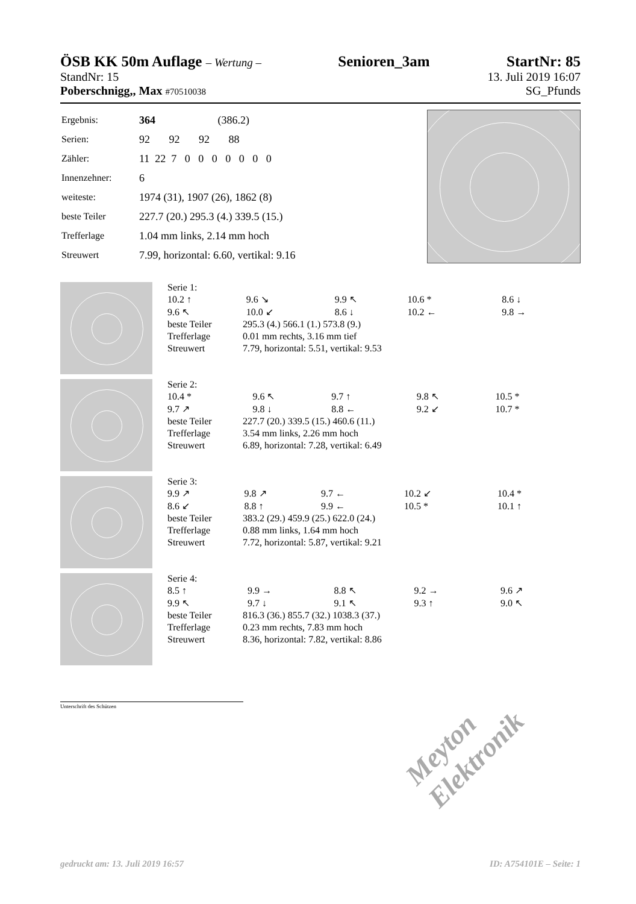ÖSB KK 50m Auflage – Wertung –
Senioren_3am StartNr: 85
StandNr: 15 13. Juli 2019 16:07
Poberschnigg,, Max #70510038 SG_Pfunds
| Ergebnis: | 364 (386.2) |
| Serien: | 92 92 92 88 |
| Zähler: | 11 22 7 0 0 0 0 0 0 0 |
| Innenzehner: | 6 |
| weiteste: | 1974 (31), 1907 (26), 1862 (8) |
| beste Teiler | 227.7 (20.) 295.3 (4.) 339.5 (15.) |
| Trefferlage | 1.04 mm links, 2.14 mm hoch |
| Streuwert | 7.99, horizontal: 6.60, vertikal: 9.16 |
Serie 1:
| 10.2 ↑ | 9.6 ↘ | 9.9 ↖ | 10.6 * | 8.6 ↓ |
| 9.6 ↖ | 10.0 ↙ | 8.6 ↓ | 10.2 ← | 9.8 → |
| beste Teiler | 295.3 (4.) 566.1 (1.) 573.8 (9.) |
| Trefferlage | 0.01 mm rechts, 3.16 mm tief |
| Streuwert | 7.79, horizontal: 5.51, vertikal: 9.53 |
Serie 2:
| 10.4 * | 9.6 ↖ | 9.7 ↑ | 9.8 ↖ | 10.5 * |
| 9.7 ↗ | 9.8 ↓ | 8.8 ← | 9.2 ↙ | 10.7 * |
| beste Teiler | 227.7 (20.) 339.5 (15.) 460.6 (11.) |
| Trefferlage | 3.54 mm links, 2.26 mm hoch |
| Streuwert | 6.89, horizontal: 7.28, vertikal: 6.49 |
Serie 3:
| 9.9 ↗ | 9.8 ↗ | 9.7 ← | 10.2 ↙ | 10.4 * |
| 8.6 ↙ | 8.8 ↑ | 9.9 ← | 10.5 * | 10.1 ↑ |
| beste Teiler | 383.2 (29.) 459.9 (25.) 622.0 (24.) |
| Trefferlage | 0.88 mm links, 1.64 mm hoch |
| Streuwert | 7.72, horizontal: 5.87, vertikal: 9.21 |
Serie 4:
| 8.5 ↑ | 9.9 → | 8.8 ↖ | 9.2 → | 9.6 ↗ |
| 9.9 ↖ | 9.7 ↓ | 9.1 ↖ | 9.3 ↑ | 9.0 ↖ |
| beste Teiler | 816.3 (36.) 855.7 (32.) 1038.3 (37.) |
| Trefferlage | 0.23 mm rechts, 7.83 mm hoch |
| Streuwert | 8.36, horizontal: 7.82, vertikal: 8.86 |
Unterschrift des Schützen
Meyton Elektronik
gedruckt am: 13. Juli 2019 16:57 ID: A754101E – Seite: 1